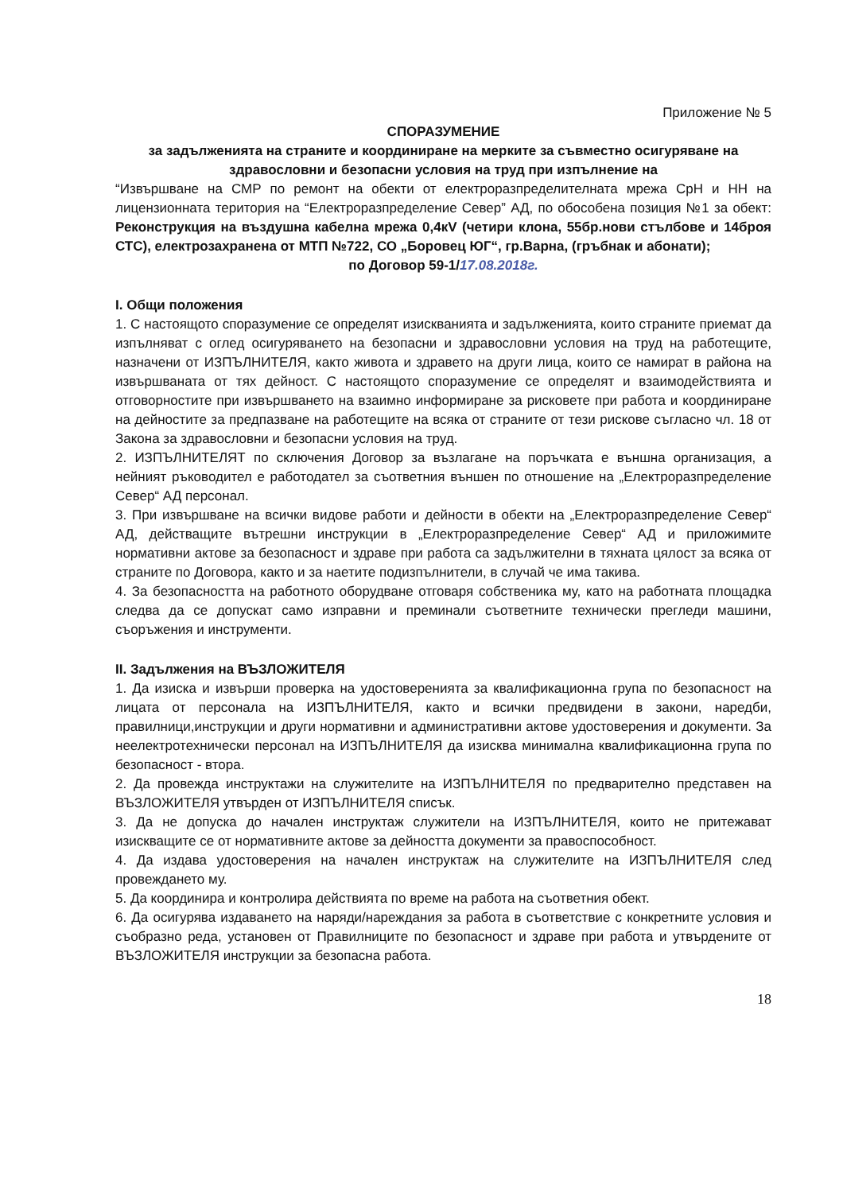Приложение № 5
СПОРАЗУМЕНИЕ
за задълженията на страните и координиране на мерките за съвместно осигуряване на здравословни и безопасни условия на труд при изпълнение на
“Извършване на СМР по ремонт на обекти от електроразпределителната мрежа СрН и НН на лицензионната територия на “Електроразпределение Север” АД, по обособена позиция №1 за обект: Реконструкция на въздушна кабелна мрежа 0,4кV (четири клона, 55бр.нови стълбове и 14броя СТС), електрозахранена от МТП №722, СО „Боровец ЮГ“, гр.Варна, (гръбнак и абонати);
по Договор 59-1/17.08.2018г.
I. Общи положения
1. С настоящото споразумение се определят изискванията и задълженията, които страните приемат да изпълняват с оглед осигуряването на безопасни и здравословни условия на труд на работещите, назначени от ИЗПЪЛНИТЕЛЯ, както живота и здравето на други лица, които се намират в района на извършваната от тях дейност. С настоящото споразумение се определят и взаимодействията и отговорностите при извършването на взаимно информиране за рисковете при работа и координиране на дейностите за предпазване на работещите на всяка от страните от тези рискове съгласно чл. 18 от Закона за здравословни и безопасни условия на труд.
2. ИЗПЪЛНИТЕЛЯТ по сключения Договор за възлагане на поръчката е външна организация, а нейният ръководител е работодател за съответния външен по отношение на „Електроразпределение Север“ АД персонал.
3. При извършване на всички видове работи и дейности в обекти на „Електроразпределение Север“ АД, действащите вътрешни инструкции в „Електроразпределение Север“ АД и приложимите нормативни актове за безопасност и здраве при работа са задължителни в тяхната цялост за всяка от страните по Договора, както и за наетите подизпълнители, в случай че има такива.
4. За безопасността на работното оборудване отговаря собственика му, като на работната площадка следва да се допускат само изправни и преминали съответните технически прегледи машини, съоръжения и инструменти.
II. Задължения на ВЪЗЛОЖИТЕЛЯ
1. Да изиска и извърши проверка на удостоверенията за квалификационна група по безопасност на лицата от персонала на ИЗПЪЛНИТЕЛЯ, както и всички предвидени в закони, наредби, правилници,инструкции и други нормативни и административни актове удостоверения и документи. За неелектротехнически персонал на ИЗПЪЛНИТЕЛЯ да изисква минимална квалификационна група по безопасност - втора.
2. Да провежда инструктажи на служителите на ИЗПЪЛНИТЕЛЯ по предварително представен на ВЪЗЛОЖИТЕЛЯ утвърден от ИЗПЪЛНИТЕЛЯ списък.
3. Да не допуска до начален инструктаж служители на ИЗПЪЛНИТЕЛЯ, които не притежават изискващите се от нормативните актове за дейността документи за правоспособност.
4. Да издава удостоверения на начален инструктаж на служителите на ИЗПЪЛНИТЕЛЯ след провеждането му.
5. Да координира и контролира действията по време на работа на съответния обект.
6. Да осигурява издаването на наряди/нареждания за работа в съответствие с конкретните условия и съобразно реда, установен от Правилниците по безопасност и здраве при работа и утвърдените от ВЪЗЛОЖИТЕЛЯ инструкции за безопасна работа.
18